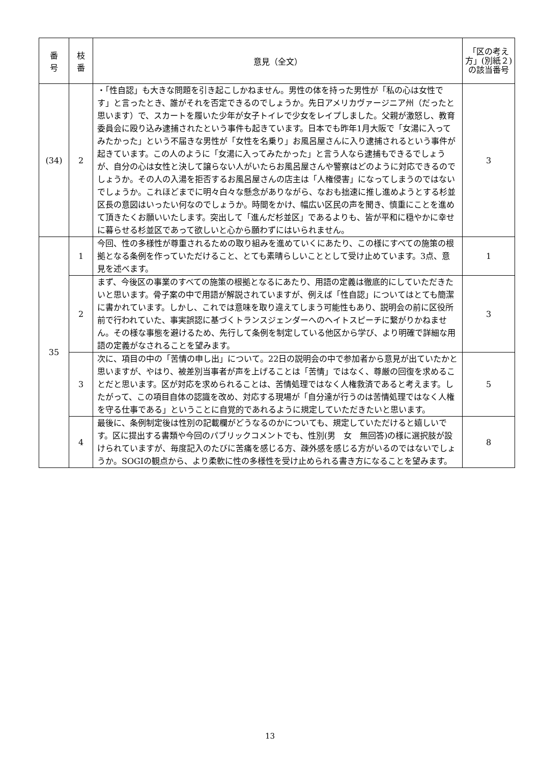| 番 号 | 枝 番 | 意見（全文） | 「区の考え方」(別紙２)の該当番号 |
| --- | --- | --- | --- |
| (34) | 2 | ・「性自認」も大きな問題を引き起こしかねません。男性の体を持った男性が「私の心は女性です」と言ったとき、誰がそれを否定できるのでしょうか。先日アメリカヴァージニア州（だったと思います）で、スカートを履いた少年が女子トイレで少女をレイプしました。父親が激怒し、教育委員会に殴り込み逮捕されたという事件も起きています。日本でも昨年1月大阪で「女湯に入ってみたかった」という不届きな男性が「女性を名乗り」お風呂屋さんに入り逮捕されるという事件が起きています。この人のように「女湯に入ってみたかった」と言う人なら逮捕もできるでしょうが、自分の心は女性と決して譲らない人がいたらお風呂屋さんや警察はどのように対応できるのでしょうか。その人の入湯を拒否するお風呂屋さんの店主は「人権侵害」になってしまうのではないでしょうか。これほどまでに明々白々な懸念がありながら、なおも拙速に推し進めようとする杉並区長の意図はいったい何なのでしょうか。時間をかけ、幅広い区民の声を聞き、慎重にことを進めて頂きたくお願いいたします。突出して「進んだ杉並区」であるよりも、皆が平和に穏やかに幸せに暮らせる杉並区であって欲しいと心から願わずにはいられません。 | 3 |
| 35 | 1 | 今回、性の多様性が尊重されるための取り組みを進めていくにあたり、この様にすべての施策の根拠となる条例を作っていただけること、とても素晴らしいこととして受け止めています。3点、意見を述べます。 | 1 |
| | 2 | まず、今後区の事業のすべての施策の根拠となるにあたり、用語の定義は徹底的にしていただきたいと思います。骨子案の中で用語が解説されていますが、例えば「性自認」についてはとても簡潔に書かれています。しかし、これでは意味を取り違えてしまう可能性もあり、説明会の前に区役所前で行われていた、事実誤認に基づくトランスジェンダーへのヘイトスピーチに繋がりかねません。その様な事態を避けるため、先行して条例を制定している他区から学び、より明確で詳細な用語の定義がなされることを望みます。 | 3 |
| | 3 | 次に、項目の中の「苦情の申し出」について。22日の説明会の中で参加者から意見が出ていたかと思いますが、やはり、被差別当事者が声を上げることは「苦情」ではなく、尊厳の回復を求めることだと思います。区が対応を求められることは、苦情処理ではなく人権救済であると考えます。したがって、この項目自体の認識を改め、対応する現場が「自分達が行うのは苦情処理ではなく人権を守る仕事である」ということに自覚的であれるように規定していただきたいと思います。 | 5 |
| | 4 | 最後に、条例制定後は性別の記載欄がどうなるのかについても、規定していただけると嬉しいです。区に提出する書類や今回のパブリックコメントでも、性別(男 女 無回答)の様に選択肢が設けられていますが、毎度記入のたびに苦痛を感じる方、疎外感を感じる方がいるのではないでしょうか。SOGIの観点から、より柔軟に性の多様性を受け止められる書き方になることを望みます。 | 8 |
13